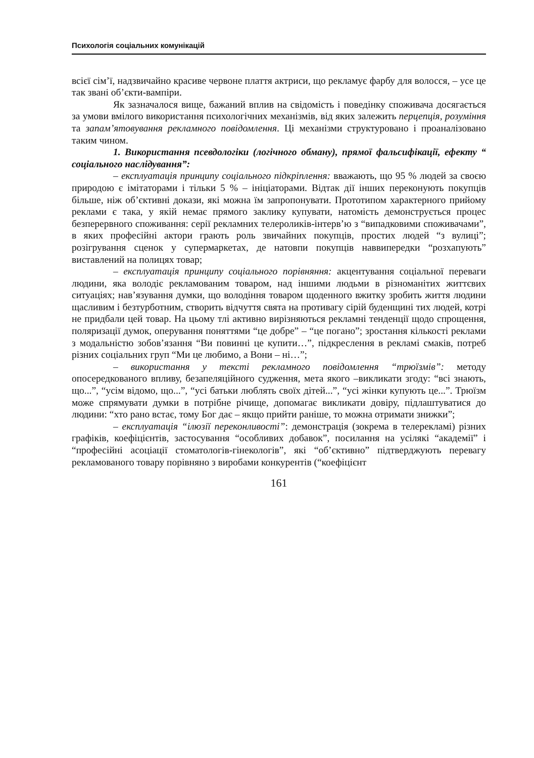Психологія соціальних комунікацій
всієї сім’ї, надзвичайно красиве червоне плаття актриси, що рекламує фарбу для волосся, – усе це так звані об’єкти-вампіри.
Як зазначалося вище, бажаний вплив на свідомість і поведінку споживача досягається за умови вмілого використання психологічних механізмів, від яких залежить перцепція, розуміння та запам’ятовування рекламного повідомлення. Ці механізми структуровано і проаналізовано таким чином.
1. Використання псевдологіки (логічного обману), прямої фальсифікації, ефекту “ соціального наслідування”:
– експлуатація принципу соціального підкріплення: вважають, що 95 % людей за своєю природою є імітаторами і тільки 5 % – ініціаторами. Відтак дії інших переконують покупців більше, ніж об’єктивні докази, які можна їм запропонувати. Прототипом характерного прийому реклами є така, у якій немає прямого заклику купувати, натомість демонструється процес безперервного споживання: серії рекламних телероликів-інтерв’ю з “випадковими споживачами”, в яких професійні актори грають роль звичайних покупців, простих людей “з вулиці”; розігрування сценок у супермаркетах, де натовпи покупців наввипередки “розхапують” виставлений на полицях товар;
– експлуатація принципу соціального порівняння: акцентування соціальної переваги людини, яка володіє рекламованим товаром, над іншими людьми в різноманітих життєвих ситуаціях; нав’язування думки, що володіння товаром щоденного вжитку зробить життя людини щасливим і безтурботним, створить відчуття свята на противагу сірій буденщині тих людей, котрі не придбали цей товар. На цьому тлі активно вирізняються рекламні тенденції щодо спрощення, поляризації думок, оперування поняттями “це добре” – “це погано”; зростання кількості реклами з модальністю зобов’язання “Ви повинні це купити…”, підкреслення в рекламі смаків, потреб різних соціальних груп “Ми це любимо, а Вони – ні…”;
– використання у тексті рекламного повідомлення “трюїзмів”: методу опосередкованого впливу, безапеляційного судження, мета якого –викликати згоду: “всі знають, що...”, “усім відомо, що...”, “усі батьки люблять своїх дітей...”, “усі жінки купують це...”. Трюїзм може спрямувати думки в потрібне річище, допомагає викликати довіру, підлаштуватися до людини: “хто рано встає, тому Бог дає – якщо прийти раніше, то можна отримати знижки”;
– експлуатація “ілюзії переконливості”: демонстрація (зокрема в телерекламі) різних графіків, коефіцієнтів, застосування “особливих добавок”, посилання на усілякі “академії” і “професійні асоціації стоматологів-гінекологів”, які “об’єктивно” підтверджують перевагу рекламованого товару порівняно з виробами конкурентів (“коефіцієнт
161